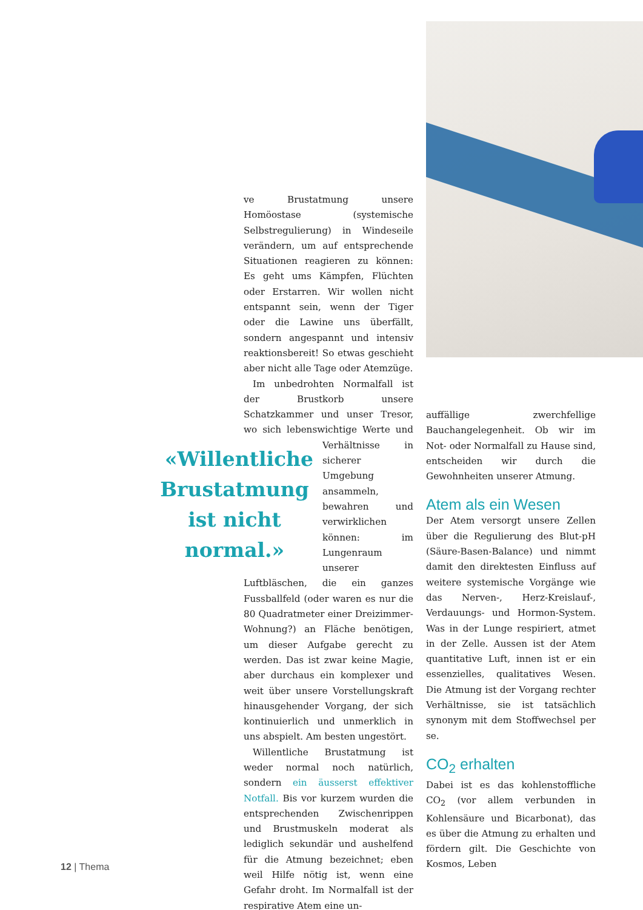ve Brustatmung unsere Homöostase (systemische Selbstregulierung) in Windeseile verändern, um auf entsprechende Situationen reagieren zu können: Es geht ums Kämpfen, Flüchten oder Erstarren. Wir wollen nicht entspannt sein, wenn der Tiger oder die Lawine uns überfällt, sondern angespannt und intensiv reaktionsbereit! So etwas geschieht aber nicht alle Tage oder Atemzüge.
Im unbedrohten Normalfall ist der Brustkorb unsere Schatzkammer und unser Tresor, wo sich lebenswichtige Werte und Verhältnisse in «Willentliche Brustatmung ist nicht normal.» sicherer Umgebung ansammeln, bewahren und verwirklichen können: im Lungenraum unserer Luftbläschen, die ein ganzes Fussballfeld (oder waren es nur die 80 Quadratmeter einer Dreizimmer-Wohnung?) an Fläche benötigen, um dieser Aufgabe gerecht zu werden. Das ist zwar keine Magie, aber durchaus ein komplexer und weit über unsere Vorstellungskraft hinausgehender Vorgang, der sich kontinuierlich und unmerklich in uns abspielt. Am besten ungestört.
Willentliche Brustatmung ist weder normal noch natürlich, sondern ein äusserst effektiver Notfall. Bis vor kurzem wurden die entsprechenden Zwischenrippen und Brustmuskeln moderat als lediglich sekundär und aushelfend für die Atmung bezeichnet; eben weil Hilfe nötig ist, wenn eine Gefahr droht. Im Normalfall ist der respirative Atem eine un-
auffällige zwerchfellige Bauchangelegenheit. Ob wir im Not- oder Normalfall zu Hause sind, entscheiden wir durch die Gewohnheiten unserer Atmung.
Atem als ein Wesen
Der Atem versorgt unsere Zellen über die Regulierung des Blut-pH (Säure-Basen-Balance) und nimmt damit den direktesten Einfluss auf weitere systemische Vorgänge wie das Nerven-, Herz-Kreislauf-, Verdauungs- und Hormon-System. Was in der Lunge respiriert, atmet in der Zelle. Aussen ist der Atem quantitative Luft, innen ist er ein essenzielles, qualitatives Wesen. Die Atmung ist der Vorgang rechter Verhältnisse, sie ist tatsächlich synonym mit dem Stoffwechsel per se.
CO<sub>2</sub> erhalten
Dabei ist es das kohlenstoffliche CO<sub>2</sub> (vor allem verbunden in Kohlensäure und Bicarbonat), das es über die Atmung zu erhalten und fördern gilt. Die Geschichte von Kosmos, Leben
12 | Thema